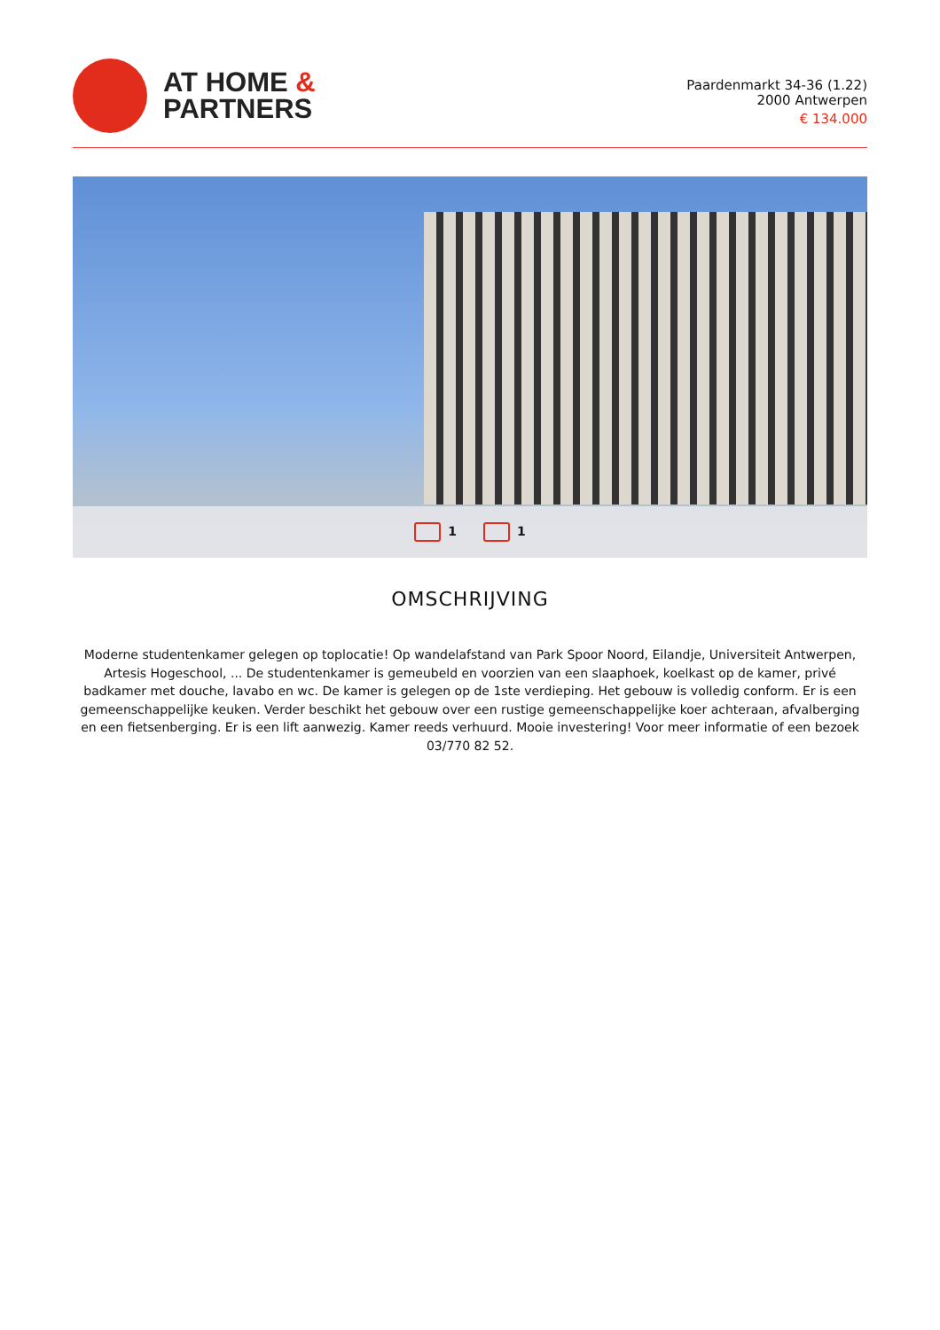AT HOME &
PARTNERS
Paardenmarkt 34-36 (1.22)
2000 Antwerpen
€ 134.000
1 1
OMSCHRIJVING
Moderne studentenkamer gelegen op toplocatie! Op wandelafstand van Park Spoor Noord, Eilandje, Universiteit Antwerpen, Artesis Hogeschool, ... De studentenkamer is gemeubeld en voorzien van een slaaphoek, koelkast op de kamer, privé badkamer met douche, lavabo en wc. De kamer is gelegen op de 1ste verdieping. Het gebouw is volledig conform. Er is een gemeenschappelijke keuken. Verder beschikt het gebouw over een rustige gemeenschappelijke koer achteraan, afvalberging en een fietsenberging. Er is een lift aanwezig. Kamer reeds verhuurd. Mooie investering! Voor meer informatie of een bezoek 03/770 82 52.